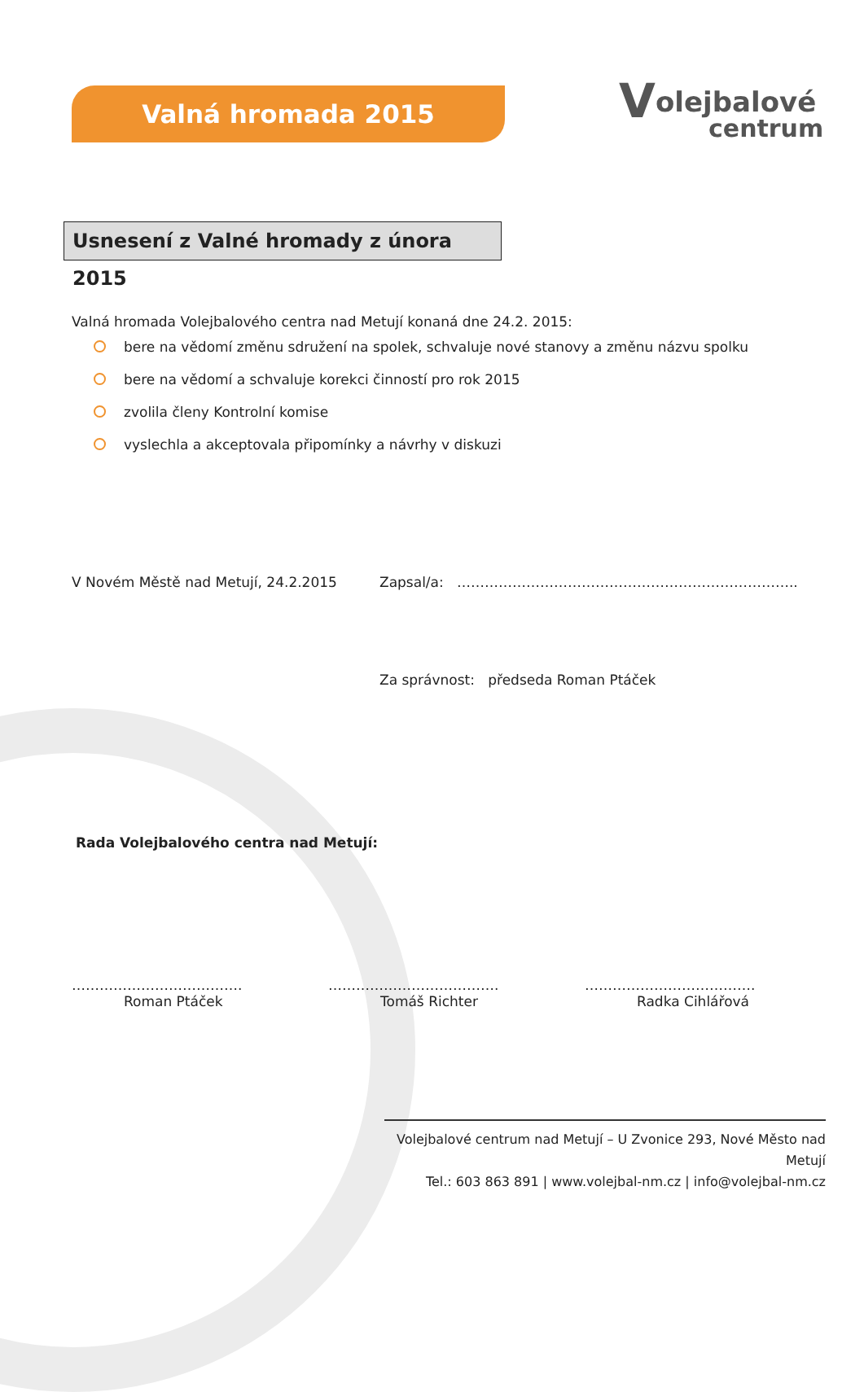Valná hromada 2015
V olejbalové
centrum
Usnesení z Valné hromady z února 2015
Valná hromada Volejbalového centra nad Metují konaná dne 24.2. 2015:
bere na vědomí změnu sdružení na spolek, schvaluje nové stanovy a změnu názvu spolku
bere na vědomí a schvaluje korekci činností pro rok 2015
zvolila členy Kontrolní komise
vyslechla a akceptovala připomínky a návrhy v diskuzi
V Novém Městě nad Metují, 24.2.2015
Zapsal/a: ………………………………………………………………..
Za správnost: předseda Roman Ptáček
Rada Volejbalového centra nad Metujı́:
……………………………….
Roman Ptáček
……………………………….
Tomáš Richter
……………………………….
Radka Cihlářová
Volejbalové centrum nad Metují – U Zvonice 293, Nové Město nad Metují
Tel.: 603 863 891 | www.volejbal-nm.cz | info@volejbal-nm.cz